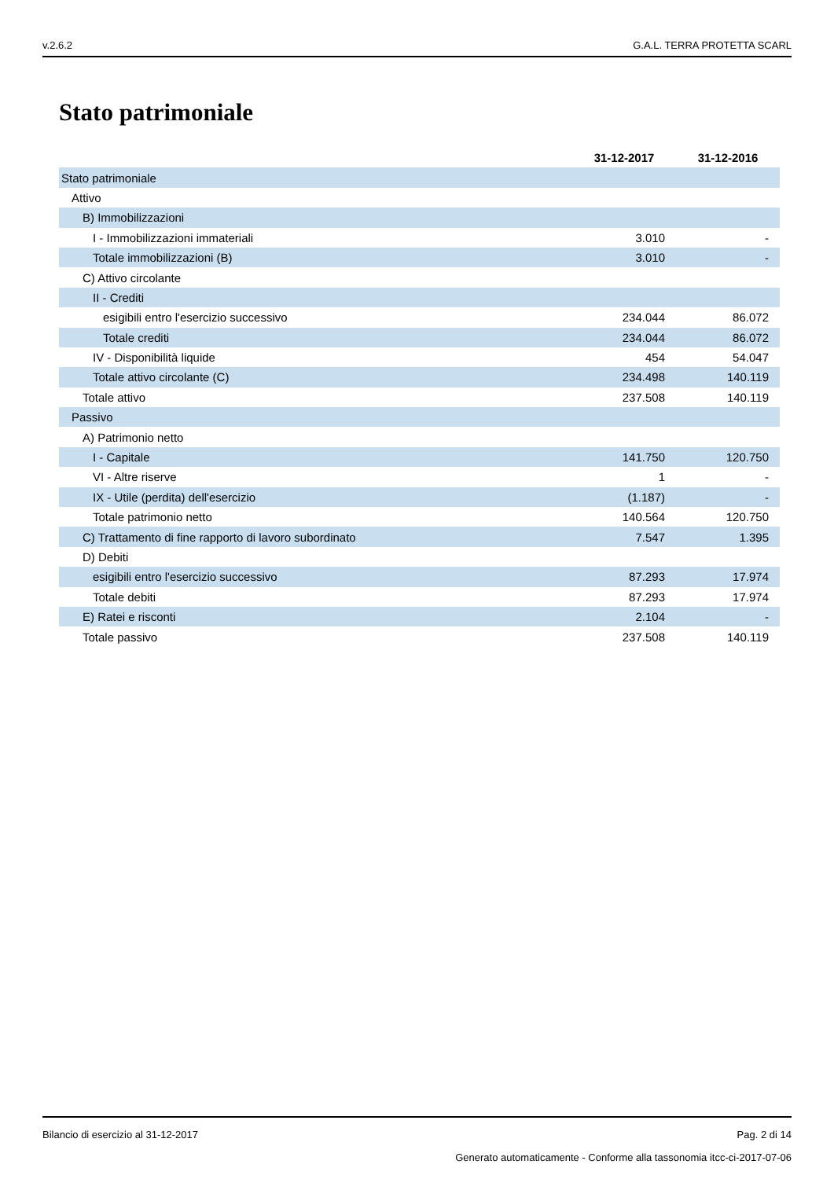v.2.6.2 G.A.L. TERRA PROTETTA SCARL
Stato patrimoniale
| | 31-12-2017 | 31-12-2016 |
| Stato patrimoniale | | |
| Attivo | | |
| B) Immobilizzazioni | | |
| I - Immobilizzazioni immateriali | 3.010 | - |
| Totale immobilizzazioni (B) | 3.010 | - |
| C) Attivo circolante | | |
| II - Crediti | | |
| esigibili entro l'esercizio successivo | 234.044 | 86.072 |
| Totale crediti | 234.044 | 86.072 |
| IV - Disponibilità liquide | 454 | 54.047 |
| Totale attivo circolante (C) | 234.498 | 140.119 |
| Totale attivo | 237.508 | 140.119 |
| Passivo | | |
| A) Patrimonio netto | | |
| I - Capitale | 141.750 | 120.750 |
| VI - Altre riserve | 1 | - |
| IX - Utile (perdita) dell'esercizio | (1.187) | - |
| Totale patrimonio netto | 140.564 | 120.750 |
| C) Trattamento di fine rapporto di lavoro subordinato | 7.547 | 1.395 |
| D) Debiti | | |
| esigibili entro l'esercizio successivo | 87.293 | 17.974 |
| Totale debiti | 87.293 | 17.974 |
| E) Ratei e risconti | 2.104 | - |
| Totale passivo | 237.508 | 140.119 |
Bilancio di esercizio al 31-12-2017 Pag. 2 di 14
Generato automaticamente - Conforme alla tassonomia itcc-ci-2017-07-06